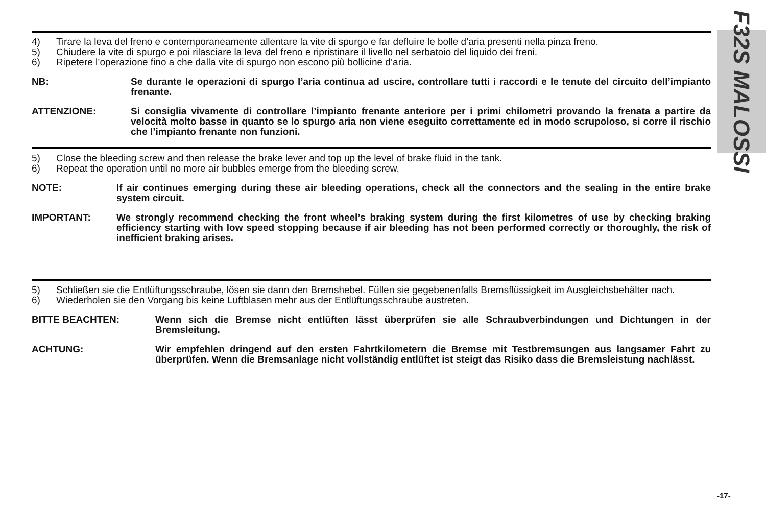F32S MALOSSI
4) Tirare la leva del freno e contemporaneamente allentare la vite di spurgo e far defluire le bolle d’aria presenti nella pinza freno.
5) Chiudere la vite di spurgo e poi rilasciare la leva del freno e ripristinare il livello nel serbatoio del liquido dei freni.
6) Ripetere l’operazione fino a che dalla vite di spurgo non escono più bollicine d’aria.
NB: Se durante le operazioni di spurgo l’aria continua ad uscire, controllare tutti i raccordi e le tenute del circuito dell’impianto frenante.
ATTENZIONE: Si consiglia vivamente di controllare l’impianto frenante anteriore per i primi chilometri provando la frenata a partire da velocità molto basse in quanto se lo spurgo aria non viene eseguito correttamente ed in modo scrupoloso, si corre il rischio che l’impianto frenante non funzioni.
5) Close the bleeding screw and then release the brake lever and top up the level of brake fluid in the tank.
6) Repeat the operation until no more air bubbles emerge from the bleeding screw.
NOTE: If air continues emerging during these air bleeding operations, check all the connectors and the sealing in the entire brake system circuit.
IMPORTANT: We strongly recommend checking the front wheel’s braking system during the first kilometres of use by checking braking efficiency starting with low speed stopping because if air bleeding has not been performed correctly or thoroughly, the risk of inefficient braking arises.
5) Schließen sie die Entlüftungsschraube, lösen sie dann den Bremshebel. Füllen sie gegebenenfalls Bremsflüssigkeit im Ausgleichsbehälter nach.
6) Wiederholen sie den Vorgang bis keine Luftblasen mehr aus der Entlüftungsschraube austreten.
BITTE BEACHTEN: Wenn sich die Bremse nicht entlüften lässt überprüfen sie alle Schraubverbindungen und Dichtungen in der Bremsleitung.
ACHTUNG: Wir empfehlen dringend auf den ersten Fahrtkilometern die Bremse mit Testbremsungen aus langsamer Fahrt zu überprüfen. Wenn die Bremsanlage nicht vollständig entlüftet ist steigt das Risiko dass die Bremsleistung nachlässt.
-17-